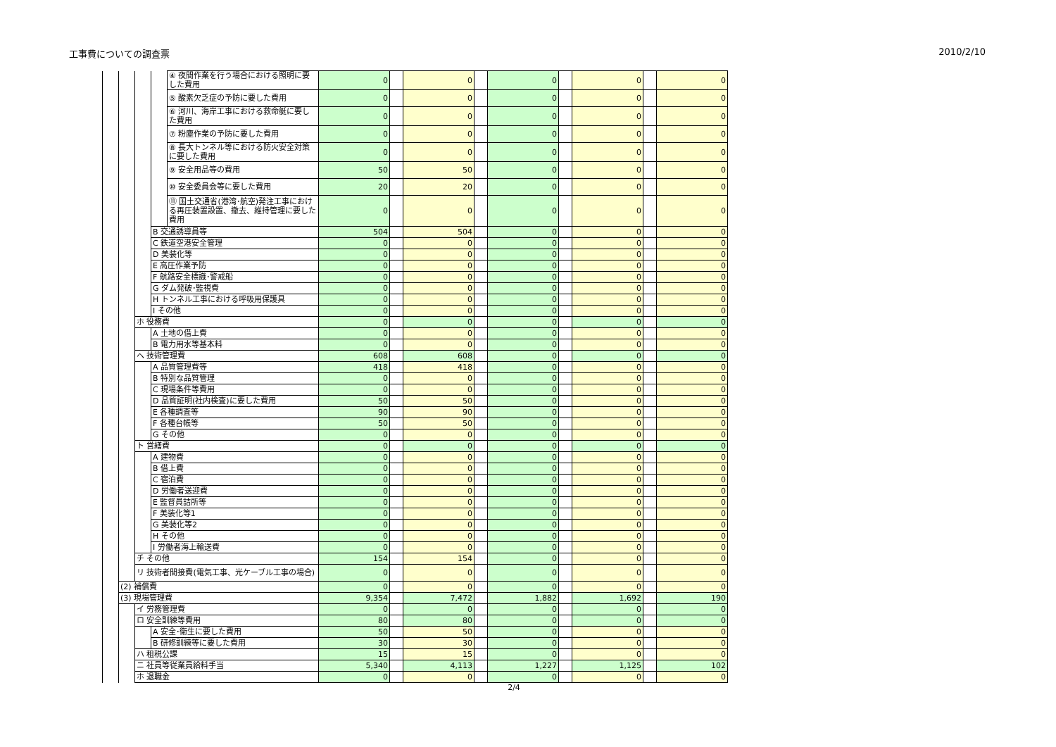工事費についての調査票 2010/2/10
| | | | | ④ 夜間作業を行う場合における照明に要した費用 | 0 | | 0 | | 0 | | 0 | | 0 |
| | | | | ⑤ 酸素欠乏症の予防に要した費用 | 0 | | 0 | | 0 | | 0 | | 0 |
| | | | | ⑥ 河川、海岸工事における救命艇に要した費用 | 0 | | 0 | | 0 | | 0 | | 0 |
| | | | | ⑦ 粉塵作業の予防に要した費用 | 0 | | 0 | | 0 | | 0 | | 0 |
| | | | | ⑧ 長大トンネル等における防火安全対策に要した費用 | 0 | | 0 | | 0 | | 0 | | 0 |
| | | | | ⑨ 安全用品等の費用 | 50 | | 50 | | 0 | | 0 | | 0 |
| | | | | ⑩ 安全委員会等に要した費用 | 20 | | 20 | | 0 | | 0 | | 0 |
| | | | | ⑪ 国土交通省(港湾･航空)発注工事における再圧装置設置、撤去、維持管理に要した費用 | 0 | | 0 | | 0 | | 0 | | 0 |
| | | | B 交通誘導員等 | | 504 | | 504 | | 0 | | 0 | | 0 |
| | | | C 鉄道空港安全管理 | | 0 | | 0 | | 0 | | 0 | | 0 |
| | | | D 美装化等 | | 0 | | 0 | | 0 | | 0 | | 0 |
| | | | E 高圧作業予防 | | 0 | | 0 | | 0 | | 0 | | 0 |
| | | | F 航路安全標識･警戒船 | | 0 | | 0 | | 0 | | 0 | | 0 |
| | | | G ダム発破･監視費 | | 0 | | 0 | | 0 | | 0 | | 0 |
| | | | H トンネル工事における呼吸用保護具 | | 0 | | 0 | | 0 | | 0 | | 0 |
| | | | I その他 | | 0 | | 0 | | 0 | | 0 | | 0 |
| | | ホ 役務費 | | | 0 | | 0 | | 0 | | 0 | | 0 |
| | | | A 土地の借上費 | | 0 | | 0 | | 0 | | 0 | | 0 |
| | | | B 電力用水等基本料 | | 0 | | 0 | | 0 | | 0 | | 0 |
| | | ヘ 技術管理費 | | | 608 | | 608 | | 0 | | 0 | | 0 |
| | | | A 品質管理費等 | | 418 | | 418 | | 0 | | 0 | | 0 |
| | | | B 特別な品質管理 | | 0 | | 0 | | 0 | | 0 | | 0 |
| | | | C 現場条件等費用 | | 0 | | 0 | | 0 | | 0 | | 0 |
| | | | D 品質証明(社内検査)に要した費用 | | 50 | | 50 | | 0 | | 0 | | 0 |
| | | | E 各種調査等 | | 90 | | 90 | | 0 | | 0 | | 0 |
| | | | F 各種台帳等 | | 50 | | 50 | | 0 | | 0 | | 0 |
| | | | G その他 | | 0 | | 0 | | 0 | | 0 | | 0 |
| | | ト 営繕費 | | | 0 | | 0 | | 0 | | 0 | | 0 |
| | | | A 建物費 | | 0 | | 0 | | 0 | | 0 | | 0 |
| | | | B 借上費 | | 0 | | 0 | | 0 | | 0 | | 0 |
| | | | C 宿泊費 | | 0 | | 0 | | 0 | | 0 | | 0 |
| | | | D 労働者送迎費 | | 0 | | 0 | | 0 | | 0 | | 0 |
| | | | E 監督員詰所等 | | 0 | | 0 | | 0 | | 0 | | 0 |
| | | | F 美装化等1 | | 0 | | 0 | | 0 | | 0 | | 0 |
| | | | G 美装化等2 | | 0 | | 0 | | 0 | | 0 | | 0 |
| | | | H その他 | | 0 | | 0 | | 0 | | 0 | | 0 |
| | | | I 労働者海上輸送費 | | 0 | | 0 | | 0 | | 0 | | 0 |
| | | チ その他 | | | 154 | | 154 | | 0 | | 0 | | 0 |
| | | リ 技術者間接費(電気工事、光ケーブル工事の場合) | | | 0 | | 0 | | 0 | | 0 | | 0 |
| | (2) 補償費 | | | | 0 | | 0 | | 0 | | 0 | | 0 |
| | (3) 現場管理費 | | | | 9,354 | | 7,472 | | 1,882 | | 1,692 | | 190 |
| | | イ 労務管理費 | | | 0 | | 0 | | 0 | | 0 | | 0 |
| | | ロ 安全訓練等費用 | | | 80 | | 80 | | 0 | | 0 | | 0 |
| | | | A 安全･衛生に要した費用 | | 50 | | 50 | | 0 | | 0 | | 0 |
| | | | B 研修訓練等に要した費用 | | 30 | | 30 | | 0 | | 0 | | 0 |
| | | ハ 租税公課 | | | 15 | | 15 | | 0 | | 0 | | 0 |
| | | ニ 社員等従業員給料手当 | | | 5,340 | | 4,113 | | 1,227 | | 1,125 | | 102 |
| | | ホ 退職金 | | | 0 | | 0 | | 0 | | 0 | | 0 |
2/4